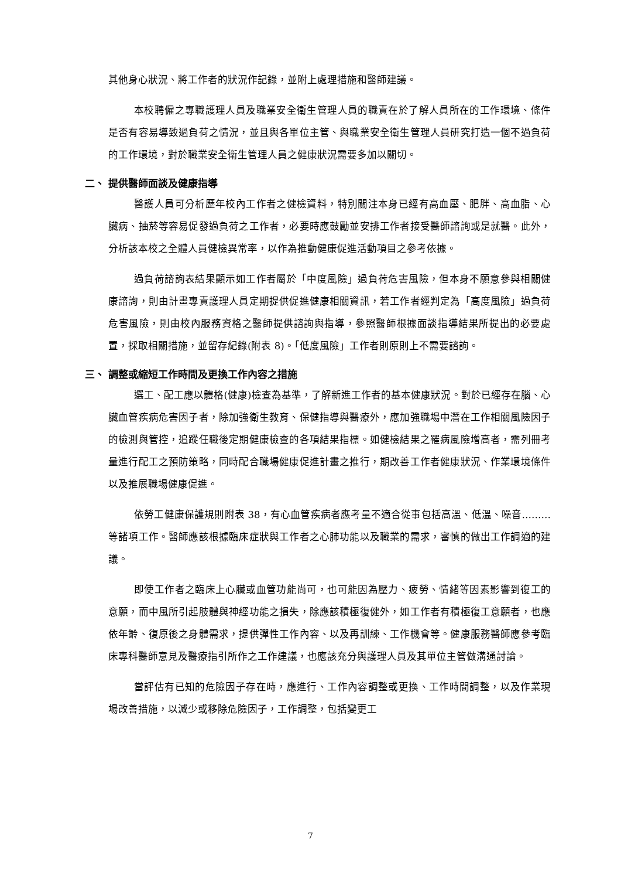其他身心狀況、將工作者的狀況作記錄，並附上處理措施和醫師建議。
本校聘僱之專職護理人員及職業安全衛生管理人員的職責在於了解人員所在的工作環境、條件是否有容易導致過負荷之情況，並且與各單位主管、與職業安全衛生管理人員研究打造一個不過負荷的工作環境，對於職業安全衛生管理人員之健康狀況需要多加以關切。
二、 提供醫師面談及健康指導
醫護人員可分析歷年校內工作者之健檢資料，特別關注本身已經有高血壓、肥胖、高血脂、心臟病、抽菸等容易促發過負荷之工作者，必要時應鼓勵並安排工作者接受醫師諮詢或是就醫。此外，分析該本校之全體人員健檢異常率，以作為推動健康促進活動項目之參考依據。
過負荷諮詢表結果顯示如工作者屬於「中度風險」過負荷危害風險，但本身不願意參與相關健康諮詢，則由計畫專責護理人員定期提供促進健康相關資訊，若工作者經判定為「高度風險」過負荷危害風險，則由校內服務資格之醫師提供諮詢與指導，參照醫師根據面談指導結果所提出的必要處置，採取相關措施，並留存紀錄(附表 8)。「低度風險」工作者則原則上不需要諮詢。
三、 調整或縮短工作時間及更換工作內容之措施
選工、配工應以體格(健康)檢查為基準，了解新進工作者的基本健康狀況。對於已經存在腦、心臟血管疾病危害因子者，除加強衛生教育、保健指導與醫療外，應加強職場中潛在工作相關風險因子的檢測與管控，追蹤任職後定期健康檢查的各項結果指標。如健檢結果之罹病風險增高者，需列冊考量進行配工之預防策略，同時配合職場健康促進計畫之推行，期改善工作者健康狀況、作業環境條件以及推展職場健康促進。
依勞工健康保護規則附表 38，有心血管疾病者應考量不適合從事包括高溫、低溫、噪音……… 等諸項工作。醫師應該根據臨床症狀與工作者之心肺功能以及職業的需求，審慎的做出工作調適的建議。
即使工作者之臨床上心臟或血管功能尚可，也可能因為壓力、疲勞、情緒等因素影響到復工的意願，而中風所引起肢體與神經功能之損失，除應該積極復健外，如工作者有積極復工意願者，也應依年齡、復原後之身體需求，提供彈性工作內容、以及再訓練、工作機會等。健康服務醫師應參考臨床專科醫師意見及醫療指引所作之工作建議，也應該充分與護理人員及其單位主管做溝通討論。
當評估有已知的危險因子存在時，應進行、工作內容調整或更換、工作時間調整，以及作業現場改善措施，以減少或移除危險因子，工作調整，包括變更工
7